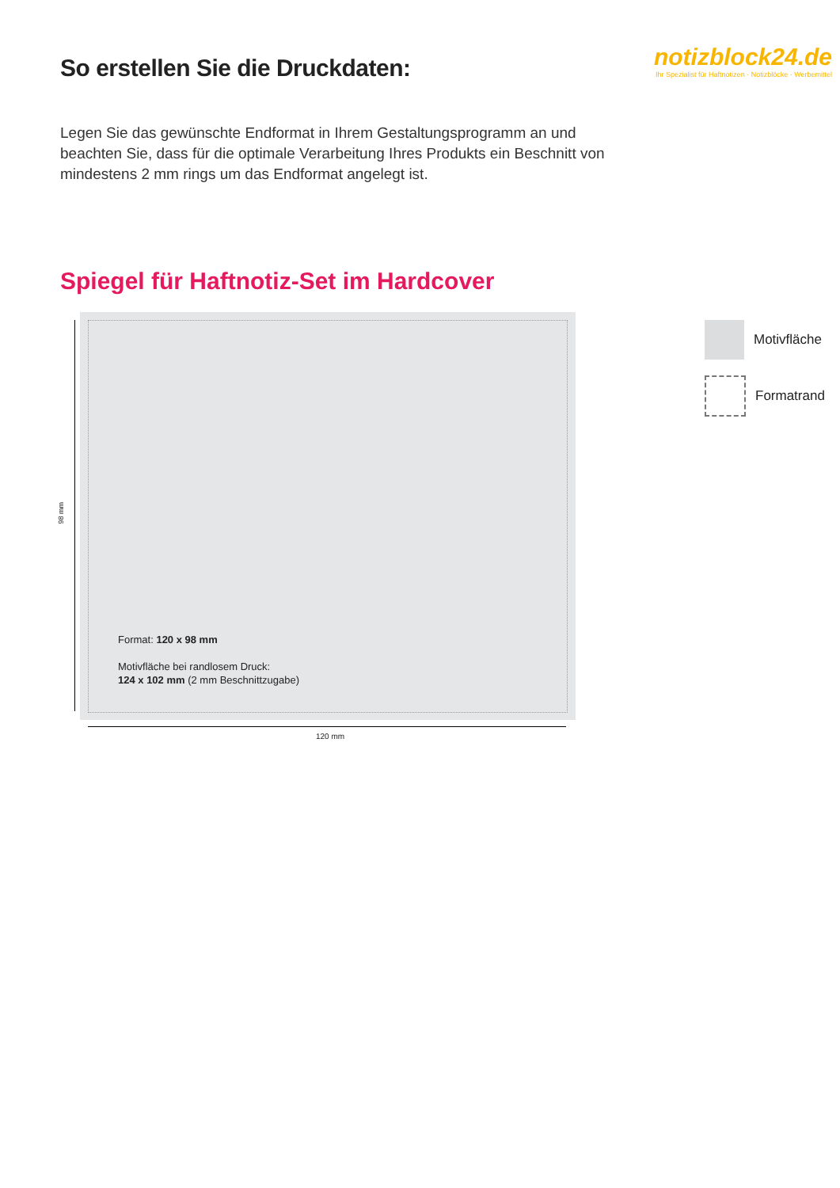So erstellen Sie die Druckdaten:
notizblock24.de
Ihr Spezialist für Haftnotizen · Notizblöcke · Werbemittel
Legen Sie das gewünschte Endformat in Ihrem Gestaltungsprogramm an und beachten Sie, dass für die optimale Verarbeitung Ihres Produkts ein Beschnitt von mindestens 2 mm rings um das Endformat angelegt ist.
Spiegel für Haftnotiz-Set im Hardcover
98 mm
Format: 120 x 98 mm
Motivfläche bei randlosem Druck:
124 x 102 mm (2 mm Beschnittzugabe)
120 mm
Motivfläche
Formatrand